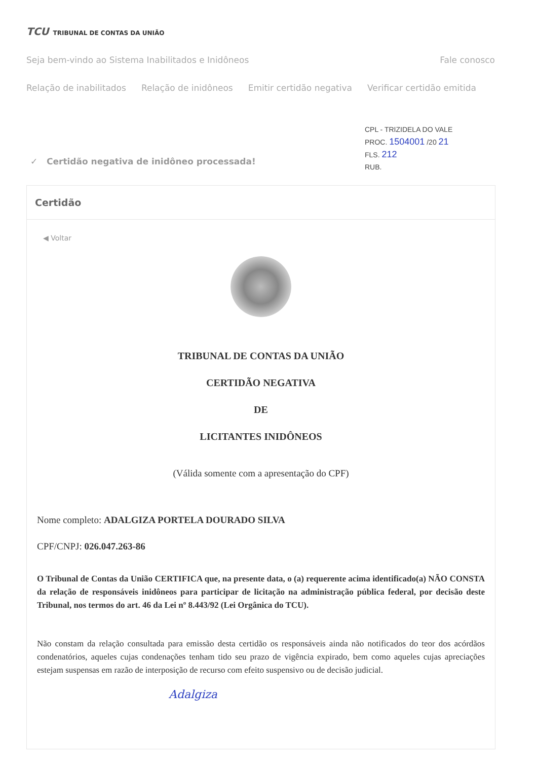TCU TRIBUNAL DE CONTAS DA UNIÃO
Seja bem-vindo ao Sistema Inabilitados e Inidôneos Fale conosco
Relação de inabilitados Relação de inidôneos Emitir certidão negativa Verificar certidão emitida
CPL - TRIZIDELA DO VALE
PROC. 1504001 /20 21
FLS. 212
RUB.
✓ Certidão negativa de inidôneo processada!
Certidão
◀ Voltar
TRIBUNAL DE CONTAS DA UNIÃO
CERTIDÃO NEGATIVA
DE
LICITANTES INIDÔNEOS
(Válida somente com a apresentação do CPF)
Nome completo: ADALGIZA PORTELA DOURADO SILVA
CPF/CNPJ: 026.047.263-86
O Tribunal de Contas da União CERTIFICA que, na presente data, o (a) requerente acima identificado(a) NÃO CONSTA da relação de responsáveis inidôneos para participar de licitação na administração pública federal, por decisão deste Tribunal, nos termos do art. 46 da Lei nº 8.443/92 (Lei Orgânica do TCU).
Não constam da relação consultada para emissão desta certidão os responsáveis ainda não notificados do teor dos acórdãos condenatórios, aqueles cujas condenações tenham tido seu prazo de vigência expirado, bem como aqueles cujas apreciações estejam suspensas em razão de interposição de recurso com efeito suspensivo ou de decisão judicial.
Adalgiza